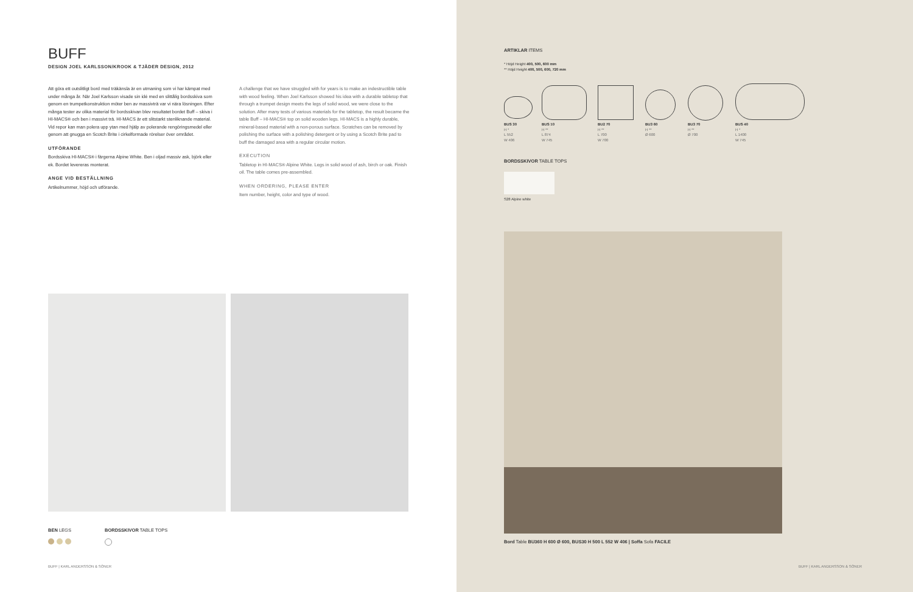BUFF
DESIGN JOEL KARLSSON/KROOK & TJÄDER DESIGN, 2012
Att göra ett outslitligt bord med träkänsla är en utmaning som vi har kämpat med under många år. När Joel Karlsson visade sin idé med en slittålig bordsskiva som genom en trumpetkonstruktion möter ben av massivträ var vi nära lösningen. Efter många tester av olika material för bordsskivan blev resultatet bordet Buff – skiva i HI-MACS® och ben i massivt trä. HI-MACS är ett slitstarkt stenliknande material. Vid repor kan man polera upp ytan med hjälp av polerande rengöringsmedel eller genom att gnugga en Scotch Brite i cirkelformade rörelser över området.
UTFÖRANDE
Bordsskiva HI-MACS® i färgerna Alpine White. Ben i oljad massiv ask, björk eller ek. Bordet levereras monterat.
ANGE VID BESTÄLLNING
Artikelnummer, höjd och utförande.
A challenge that we have struggled with for years is to make an indestructible table with wood feeling. When Joel Karlsson showed his idea with a durable tabletop that through a trumpet design meets the legs of solid wood, we were close to the solution. After many tests of various materials for the tabletop, the result became the table Buff – HI-MACS® top on solid wooden legs. HI-MACS is a highly durable, mineral-based material with a non-porous surface. Scratches can be removed by polishing the surface with a polishing detergent or by using a Scotch Brite pad to buff the damaged area with a regular circular motion.
EXECUTION
Tabletop in HI-MACS® Alpine White. Legs in solid wood of ash, birch or oak. Finish oil. The table comes pre-assembled.
WHEN ORDERING, PLEASE ENTER
Item number, height, color and type of wood.
BEN LEGS
BORDSSKIVOR TABLE TOPS
BUFF | KARL ANDERSSON & SÖNER
ARTIKLAR ITEMS
* Höjd Height 400, 500, 600 mm
** Höjd Height 400, 500, 600, 720 mm
BUS 30
H *
L 552
W 406
BUS 10
H **
L 874
W 745
BU2 70
H **
L 700
W 700
BU3 60
H **
Ø 600
BU3 70
H **
Ø 700
BUS 40
H *
L 1400
W 745
BORDSSKIVOR TABLE TOPS
S28 Alpine white
Bord Table BU360 H 600 Ø 600, BUS30 H 500 L 552 W 406 | Soffa Sofa FACILE
BUFF | KARL ANDERSSON & SÖNER